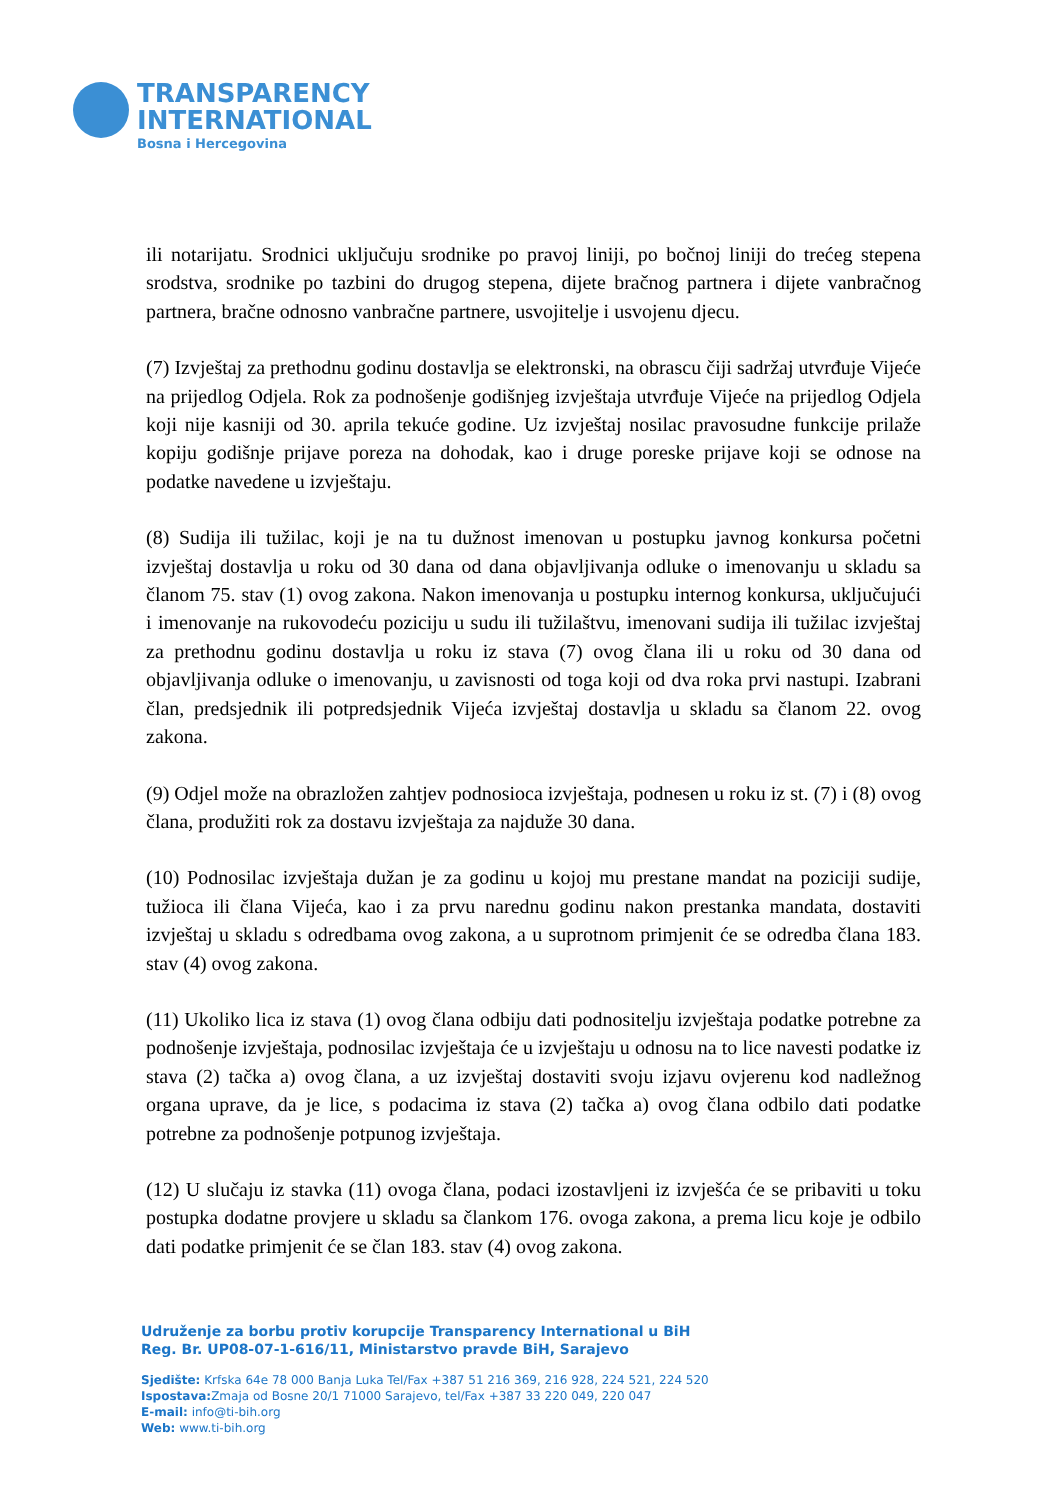TRANSPARENCY
INTERNATIONAL
Bosna i Hercegovina
ili notarijatu. Srodnici uključuju srodnike po pravoj liniji, po bočnoj liniji do trećeg stepena srodstva, srodnike po tazbini do drugog stepena, dijete bračnog partnera i dijete vanbračnog partnera, bračne odnosno vanbračne partnere, usvojitelje i usvojenu djecu.
(7) Izvještaj za prethodnu godinu dostavlja se elektronski, na obrascu čiji sadržaj utvrđuje Vijeće na prijedlog Odjela. Rok za podnošenje godišnjeg izvještaja utvrđuje Vijeće na prijedlog Odjela koji nije kasniji od 30. aprila tekuće godine. Uz izvještaj nosilac pravosudne funkcije prilaže kopiju godišnje prijave poreza na dohodak, kao i druge poreske prijave koji se odnose na podatke navedene u izvještaju.
(8) Sudija ili tužilac, koji je na tu dužnost imenovan u postupku javnog konkursa početni izvještaj dostavlja u roku od 30 dana od dana objavljivanja odluke o imenovanju u skladu sa članom 75. stav (1) ovog zakona. Nakon imenovanja u postupku internog konkursa, uključujući i imenovanje na rukovodeću poziciju u sudu ili tužilaštvu, imenovani sudija ili tužilac izvještaj za prethodnu godinu dostavlja u roku iz stava (7) ovog člana ili u roku od 30 dana od objavljivanja odluke o imenovanju, u zavisnosti od toga koji od dva roka prvi nastupi. Izabrani član, predsjednik ili potpredsjednik Vijeća izvještaj dostavlja u skladu sa članom 22. ovog zakona.
(9) Odjel može na obrazložen zahtjev podnosioca izvještaja, podnesen u roku iz st. (7) i (8) ovog člana, produžiti rok za dostavu izvještaja za najduže 30 dana.
(10) Podnosilac izvještaja dužan je za godinu u kojoj mu prestane mandat na poziciji sudije, tužioca ili člana Vijeća, kao i za prvu narednu godinu nakon prestanka mandata, dostaviti izvještaj u skladu s odredbama ovog zakona, a u suprotnom primjenit će se odredba člana 183. stav (4) ovog zakona.
(11) Ukoliko lica iz stava (1) ovog člana odbiju dati podnositelju izvještaja podatke potrebne za podnošenje izvještaja, podnosilac izvještaja će u izvještaju u odnosu na to lice navesti podatke iz stava (2) tačka a) ovog člana, a uz izvještaj dostaviti svoju izjavu ovjerenu kod nadležnog organa uprave, da je lice, s podacima iz stava (2) tačka a) ovog člana odbilo dati podatke potrebne za podnošenje potpunog izvještaja.
(12) U slučaju iz stavka (11) ovoga člana, podaci izostavljeni iz izvješća će se pribaviti u toku postupka dodatne provjere u skladu sa člankom 176. ovoga zakona, a prema licu koje je odbilo dati podatke primjenit će se član 183. stav (4) ovog zakona.
Udruženje za borbu protiv korupcije Transparency International u BiH
Reg. Br. UP08-07-1-616/11, Ministarstvo pravde BiH, Sarajevo
Sjedište: Krfska 64e 78 000 Banja Luka Tel/Fax +387 51 216 369, 216 928, 224 521, 224 520
Ispostava: Zmaja od Bosne 20/1 71000 Sarajevo, tel/Fax +387 33 220 049, 220 047
E-mail: info@ti-bih.org
Web: www.ti-bih.org